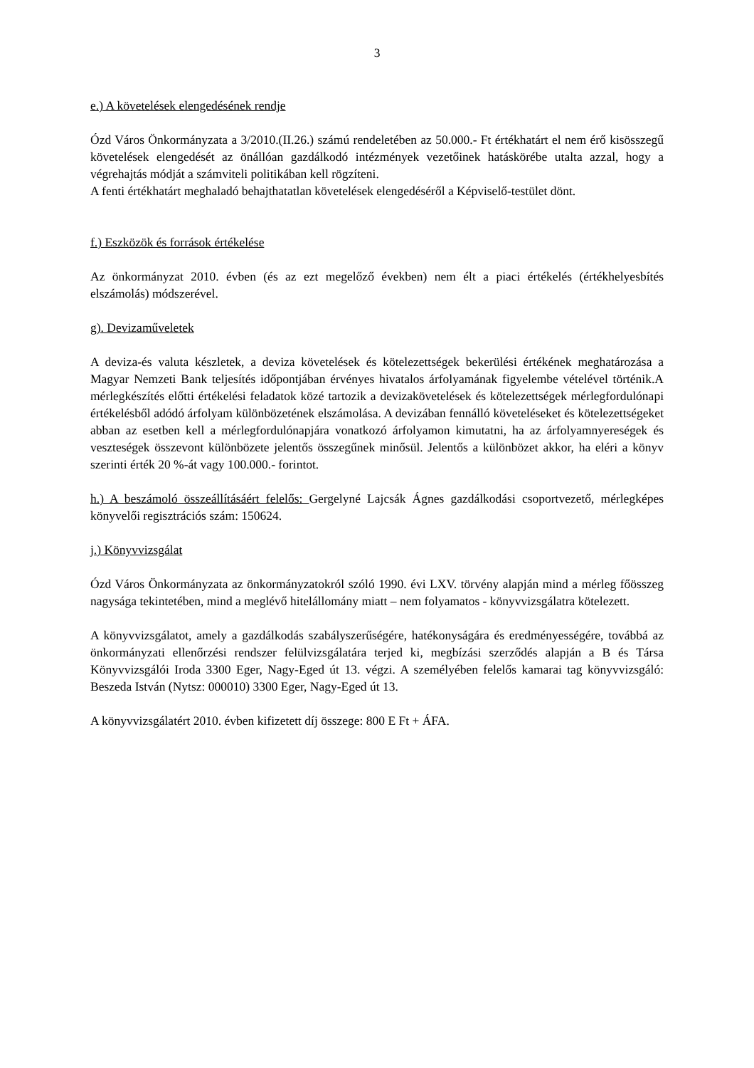3
e.) A követelések elengedésének rendje
Ózd Város Önkormányzata a 3/2010.(II.26.) számú rendeletében az 50.000.- Ft értékhatárt el nem érő kisösszegű követelések elengedését az önállóan gazdálkodó intézmények vezetőinek hatáskörébe utalta azzal, hogy a végrehajtás módját a számviteli politikában kell rögzíteni.
A fenti értékhatárt meghaladó behajthatatlan követelések elengedéséről a Képviselő-testület dönt.
f.) Eszközök és források értékelése
Az önkormányzat 2010. évben (és az ezt megelőző években) nem élt a piaci értékelés (értékhelyesbítés elszámolás) módszerével.
g). Devizaműveletek
A deviza-és valuta készletek, a deviza követelések és kötelezettségek bekerülési értékének meghatározása a Magyar Nemzeti Bank teljesítés időpontjában érvényes hivatalos árfolyamának figyelembe vételével történik.A mérlegkészítés előtti értékelési feladatok közé tartozik a devizakövetelések és kötelezettségek mérlegfordulónapi értékelésből adódó árfolyam különbözetének elszámolása. A devizában fennálló követeléseket és kötelezettségeket abban az esetben kell a mérlegfordulónapjára vonatkozó árfolyamon kimutatni, ha az árfolyamnyereségek és veszteségek összevont különbözete jelentős összegűnek minősül. Jelentős a különbözet akkor, ha eléri a könyv szerinti érték 20 %-át vagy 100.000.- forintot.
h.) A beszámoló összeállításáért felelős: Gergelyné Lajcsák Ágnes gazdálkodási csoportvezető, mérlegképes könyvelői regisztrációs szám: 150624.
j.) Könyvvizsgálat
Ózd Város Önkormányzata az önkormányzatokról szóló 1990. évi LXV. törvény alapján mind a mérleg főösszeg nagysága tekintetében, mind a meglévő hitelállomány miatt – nem folyamatos - könyvvizsgálatra kötelezett.
A könyvvizsgálatot, amely a gazdálkodás szabályszerűségére, hatékonyságára és eredményességére, továbbá az önkormányzati ellenőrzési rendszer felülvizsgálatára terjed ki, megbízási szerződés alapján a B és Társa Könyvvizsgálói Iroda 3300 Eger, Nagy-Eged út 13. végzi. A személyében felelős kamarai tag könyvvizsgáló: Beszeda István (Nytsz: 000010) 3300 Eger, Nagy-Eged út 13.
A könyvvizsgálatért 2010. évben kifizetett díj összege: 800 E Ft + ÁFA.